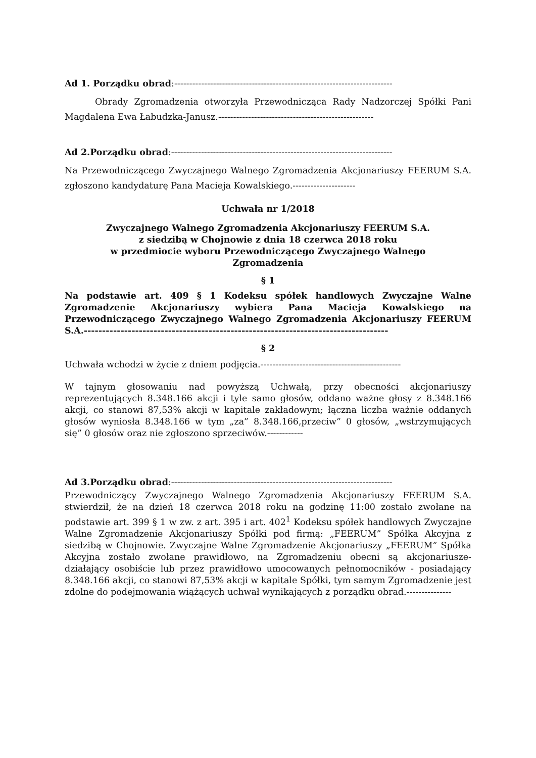Ad 1. Porządku obrad:-------------------------------------------------------------------------
Obrady Zgromadzenia otworzyła Przewodnicząca Rady Nadzorczej Spółki Pani Magdalena Ewa Łabudzka-Janusz.----------------------------------------------------
Ad 2.Porządku obrad:--------------------------------------------------------------------------
Na Przewodniczącego Zwyczajnego Walnego Zgromadzenia Akcjonariuszy FEERUM S.A. zgłoszono kandydaturę Pana Macieja Kowalskiego.---------------------
Uchwała nr 1/2018
Zwyczajnego Walnego Zgromadzenia Akcjonariuszy FEERUM S.A.
z siedzibą w Chojnowie z dnia 18 czerwca 2018 roku
w przedmiocie wyboru Przewodniczącego Zwyczajnego Walnego
Zgromadzenia
§ 1
Na podstawie art. 409 § 1 Kodeksu spółek handlowych Zwyczajne Walne Zgromadzenie Akcjonariuszy wybiera Pana Macieja Kowalskiego na Przewodniczącego Zwyczajnego Walnego Zgromadzenia Akcjonariuszy FEERUM S.A.-----------------------------------------------------------------------------------
§ 2
Uchwała wchodzi w życie z dniem podjęcia.-----------------------------------------------
W tajnym głosowaniu nad powyższą Uchwałą, przy obecności akcjonariuszy reprezentujących 8.348.166 akcji i tyle samo głosów, oddano ważne głosy z 8.348.166 akcji, co stanowi 87,53% akcji w kapitale zakładowym; łączna liczba ważnie oddanych głosów wyniosła 8.348.166 w tym „za” 8.348.166,przeciw” 0 głosów, „wstrzymujących się” 0 głosów oraz nie zgłoszono sprzeciwów.------------
Ad 3.Porządku obrad:--------------------------------------------------------------------------
Przewodniczący Zwyczajnego Walnego Zgromadzenia Akcjonariuszy FEERUM S.A. stwierdził, że na dzień 18 czerwca 2018 roku na godzinę 11:00 zostało zwołane na podstawie art. 399 § 1 w zw. z art. 395 i art. 402<sup>1</sup> Kodeksu spółek handlowych Zwyczajne Walne Zgromadzenie Akcjonariuszy Spółki pod firmą: „FEERUM” Spółka Akcyjna z siedzibą w Chojnowie. Zwyczajne Walne Zgromadzenie Akcjonariuszy „FEERUM” Spółka Akcyjna zostało zwołane prawidłowo, na Zgromadzeniu obecni są akcjonariusze- działający osobiście lub przez prawidłowo umocowanych pełnomocników - posiadający 8.348.166 akcji, co stanowi 87,53% akcji w kapitale Spółki, tym samym Zgromadzenie jest zdolne do podejmowania wiążących uchwał wynikających z porządku obrad.---------------